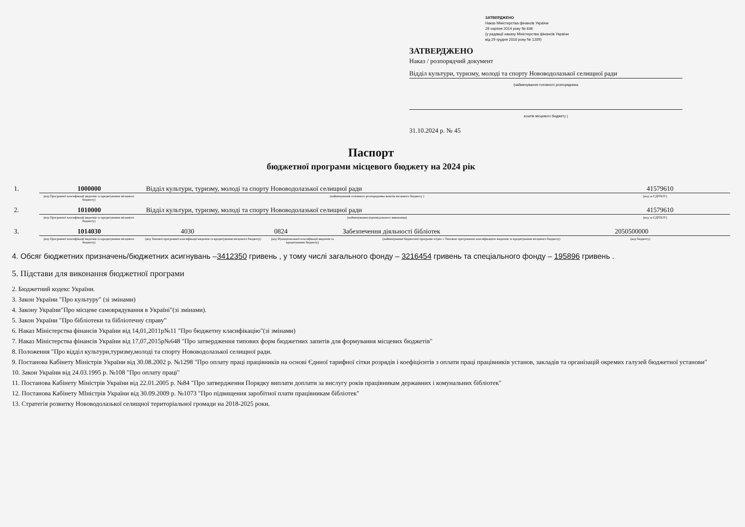ЗАТВЕРДЖЕНО
Наказ Міністерства фінансів України
26 серпня 2014 року № 836
(у редакції наказу Міністерства фінансів України
від 29 грудня 2018 року № 1209)
ЗАТВЕРДЖЕНО
Наказ / розпорядчий документ
Відділ культури, туризму, молоді та спорту Нововодолазької селищної ради
(найменування головного розпорядника
коштів місцевого бюджету )
31.10.2024 р. № 45
Паспорт
бюджетної програми місцевого бюджету на 2024 рік
1.
1000000
Відділ культури, туризму, молоді та спорту Нововодолазької селищної ради
41579610
(код Програмної класифікації видатків та кредитування місцевого бюджету)
(найменування головного розпорядника коштів місцевого бюджету ) (код за ЄДРПОУ)
2.
1010000
Відділ культури, туризму, молоді та спорту Нововодолазької селищної ради
41579610
(код Програмної класифікації видатків та кредитування місцевого бюджету)
(найменування відповідального виконавця) (код за ЄДРПОУ)
3.
1014030
4030
0824
Забезпечення діяльності бібліотек
2050500000
(код Програмної класифікації видатків та кредитування місцевого бюджету)
(код Типової програмної класифікації видатків та кредитування місцевого бюджету)
(код Функціональної класифікації видатків та кредитування бюджету)
(найменування бюджетної програми згідно з Типовою програмною класифікацією видатків та кредитування місцевого бюджету) (код бюджету)
4. Обсяг бюджетних призначень/бюджетних асигнувань –3412350 гривень , у тому числі загального фонду – 3216454 гривень та спеціального фонду – 195896 гривень .
5. Підстави для виконання бюджетної програми
2. Бюджетний кодекс України.
3. Закон України "Про культуру" (зі змінами)
4. Закону України"Про місцеве самоврядування в Україні"(зі змінами).
5. Закон України "Про бібліотеки та бібліотечну справу"
6. Наказ Міністерства фінансів України від 14,01,2011р№11 "Про бюджетну класифікацію"(зі змінами)
7. Наказ Міністерства фінансів України від 17,07,2015р№648 "Про затвердження типових форм бюджетних запитів для формування місцевих бюджетів"
8. Положення "Про відділ культури,туризму,молоді та спорту Нововодолазької селищної ради.
9. Постанова Кабінету Міністрів України від 30.08.2002 р. №1298 "Про оплату праці працівників на основі Єдиної тарифної сітки розрядів і коефіцієнтів з оплати праці працівників установ, закладів та організацій окремих галузей бюджетної установи"
10. Закон України від 24.03.1995 р. №108 "Про оплату праці"
11. Постанова Кабінету Міністрів України від 22.01.2005 р. №84 "Про затвердження Порядку виплати доплати за вислугу років працівникам державних і комунальних бібліотек"
12. Постанова Кабінету МІністрів України від 30.09.2009 р. №1073 "Про підвищення заробітної плати працівникам бібліотек"
13. Стратегія розвитку Нововодолазької селищної територіальної громади на 2018-2025 роки.